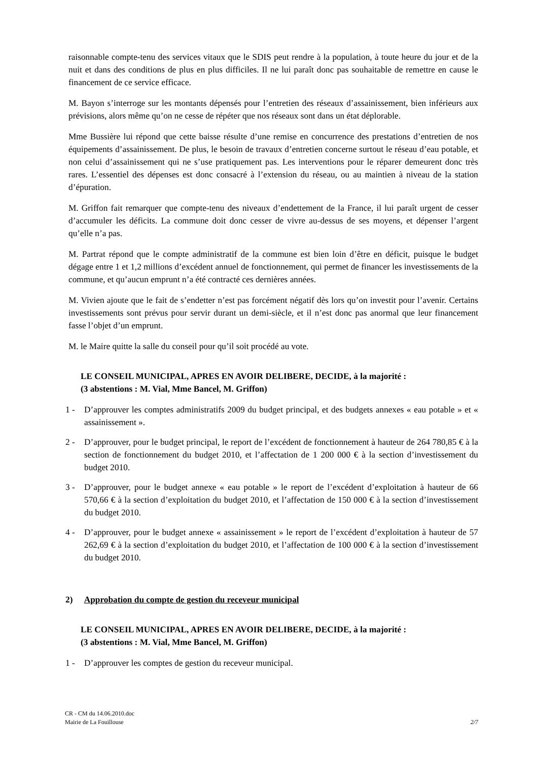raisonnable compte-tenu des services vitaux que le SDIS peut rendre à la population, à toute heure du jour et de la nuit et dans des conditions de plus en plus difficiles. Il ne lui paraît donc pas souhaitable de remettre en cause le financement de ce service efficace.
M. Bayon s’interroge sur les montants dépensés pour l’entretien des réseaux d’assainissement, bien inférieurs aux prévisions, alors même qu’on ne cesse de répéter que nos réseaux sont dans un état déplorable.
Mme Bussière lui répond que cette baisse résulte d’une remise en concurrence des prestations d’entretien de nos équipements d’assainissement. De plus, le besoin de travaux d’entretien concerne surtout le réseau d’eau potable, et non celui d’assainissement qui ne s’use pratiquement pas. Les interventions pour le réparer demeurent donc très rares. L’essentiel des dépenses est donc consacré à l’extension du réseau, ou au maintien à niveau de la station d’épuration.
M. Griffon fait remarquer que compte-tenu des niveaux d’endettement de la France, il lui paraît urgent de cesser d’accumuler les déficits. La commune doit donc cesser de vivre au-dessus de ses moyens, et dépenser l’argent qu’elle n’a pas.
M. Partrat répond que le compte administratif de la commune est bien loin d’être en déficit, puisque le budget dégage entre 1 et 1,2 millions d’excédent annuel de fonctionnement, qui permet de financer les investissements de la commune, et qu’aucun emprunt n’a été contracté ces dernières années.
M. Vivien ajoute que le fait de s’endetter n’est pas forcément négatif dès lors qu’on investit pour l’avenir. Certains investissements sont prévus pour servir durant un demi-siècle, et il n’est donc pas anormal que leur financement fasse l’objet d’un emprunt.
M. le Maire quitte la salle du conseil pour qu’il soit procédé au vote.
LE CONSEIL MUNICIPAL, APRES EN AVOIR DELIBERE, DECIDE, à la majorité :
(3 abstentions : M. Vial, Mme Bancel, M. Griffon)
1 - D’approuver les comptes administratifs 2009 du budget principal, et des budgets annexes « eau potable » et « assainissement ».
2 - D’approuver, pour le budget principal, le report de l’excédent de fonctionnement à hauteur de 264 780,85 € à la section de fonctionnement du budget 2010, et l’affectation de 1 200 000 € à la section d’investissement du budget 2010.
3 - D’approuver, pour le budget annexe « eau potable » le report de l’excédent d’exploitation à hauteur de 66 570,66 € à la section d’exploitation du budget 2010, et l’affectation de 150 000 € à la section d’investissement du budget 2010.
4 - D’approuver, pour le budget annexe « assainissement » le report de l’excédent d’exploitation à hauteur de 57 262,69 € à la section d’exploitation du budget 2010, et l’affectation de 100 000 € à la section d’investissement du budget 2010.
2) Approbation du compte de gestion du receveur municipal
LE CONSEIL MUNICIPAL, APRES EN AVOIR DELIBERE, DECIDE, à la majorité :
(3 abstentions : M. Vial, Mme Bancel, M. Griffon)
1 - D’approuver les comptes de gestion du receveur municipal.
CR - CM du 14.06.2010.doc
Mairie de La Fouillouse 2/7